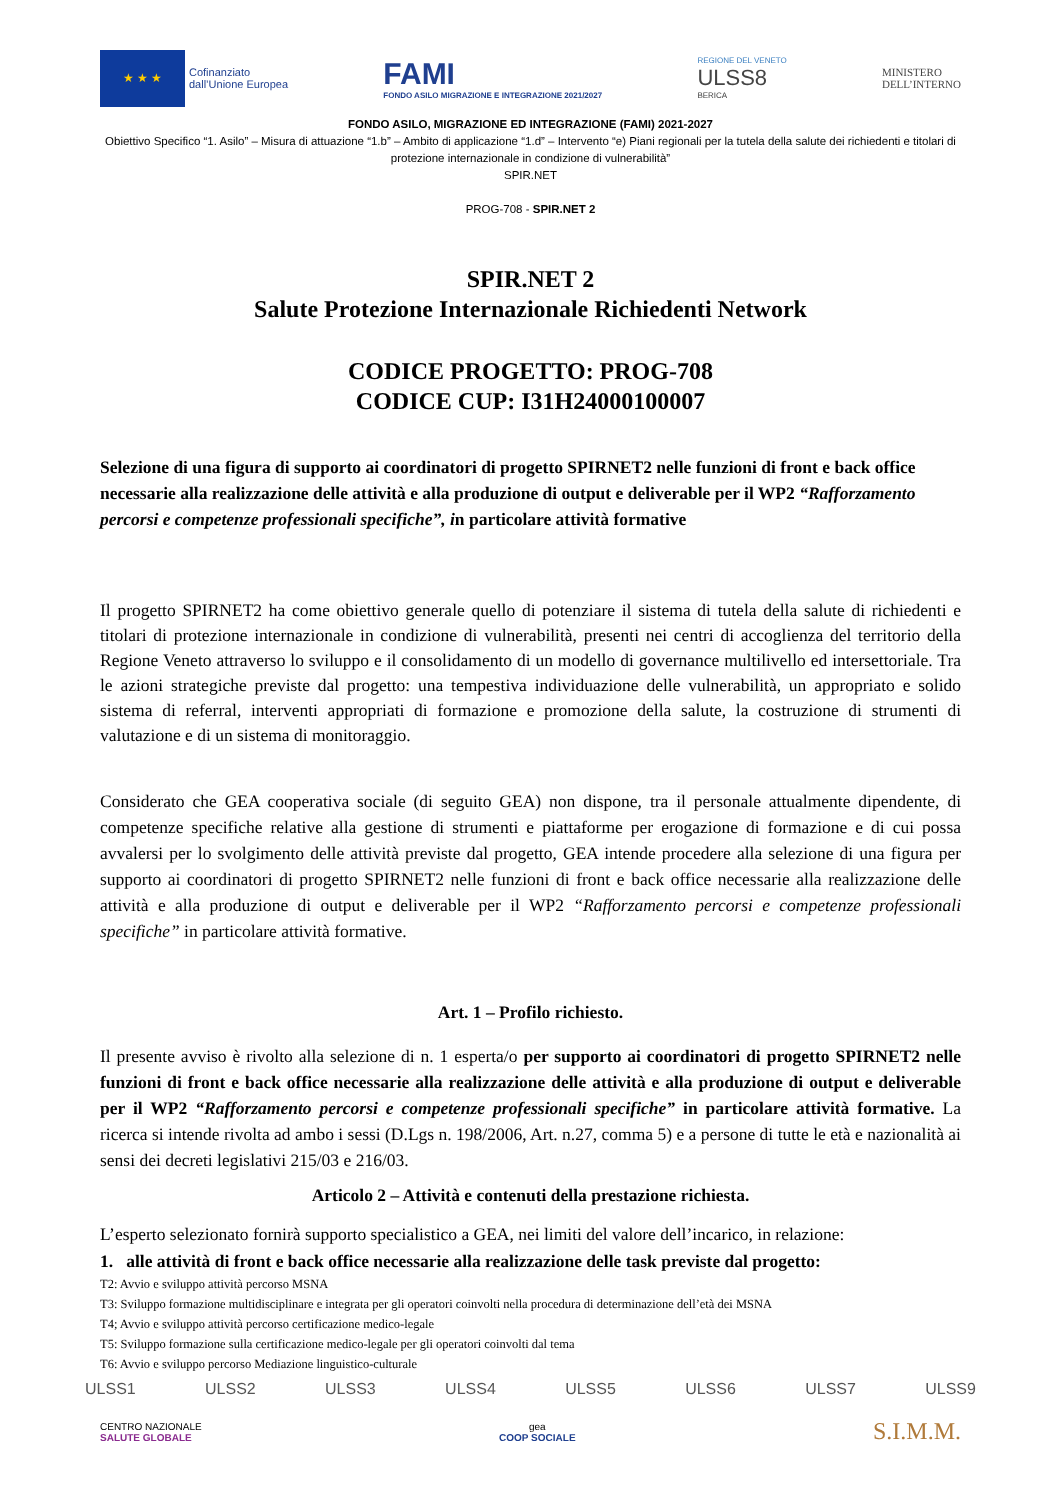★ ★ ★
Cofinanziato
dall’Unione Europea
FAMI
FONDO ASILO MIGRAZIONE E INTEGRAZIONE 2021/2027
REGIONE DEL VENETO
ULSS8
BERICA
MINISTERO
DELL’INTERNO
FONDO ASILO, MIGRAZIONE ED INTEGRAZIONE (FAMI) 2021-2027
Obiettivo Specifico “1. Asilo” – Misura di attuazione “1.b” – Ambito di applicazione “1.d” – Intervento “e) Piani regionali per la tutela della salute dei richiedenti e titolari di protezione internazionale in condizione di vulnerabilità”
SPIR.NET
PROG-708 - SPIR.NET 2
SPIR.NET 2
Salute Protezione Internazionale Richiedenti Network
CODICE PROGETTO: PROG-708
CODICE CUP: I31H24000100007
Selezione di una figura di supporto ai coordinatori di progetto SPIRNET2 nelle funzioni di front e back office necessarie alla realizzazione delle attività e alla produzione di output e deliverable per il WP2 “Rafforzamento percorsi e competenze professionali specifiche”, in particolare attività formative
Il progetto SPIRNET2 ha come obiettivo generale quello di potenziare il sistema di tutela della salute di richiedenti e titolari di protezione internazionale in condizione di vulnerabilità, presenti nei centri di accoglienza del territorio della Regione Veneto attraverso lo sviluppo e il consolidamento di un modello di governance multilivello ed intersettoriale. Tra le azioni strategiche previste dal progetto: una tempestiva individuazione delle vulnerabilità, un appropriato e solido sistema di referral, interventi appropriati di formazione e promozione della salute, la costruzione di strumenti di valutazione e di un sistema di monitoraggio.
Considerato che GEA cooperativa sociale (di seguito GEA) non dispone, tra il personale attualmente dipendente, di competenze specifiche relative alla gestione di strumenti e piattaforme per erogazione di formazione e di cui possa avvalersi per lo svolgimento delle attività previste dal progetto, GEA intende procedere alla selezione di una figura per supporto ai coordinatori di progetto SPIRNET2 nelle funzioni di front e back office necessarie alla realizzazione delle attività e alla produzione di output e deliverable per il WP2 “Rafforzamento percorsi e competenze professionali specifiche” in particolare attività formative.
Art. 1 – Profilo richiesto.
Il presente avviso è rivolto alla selezione di n. 1 esperta/o per supporto ai coordinatori di progetto SPIRNET2 nelle funzioni di front e back office necessarie alla realizzazione delle attività e alla produzione di output e deliverable per il WP2 “Rafforzamento percorsi e competenze professionali specifiche” in particolare attività formative. La ricerca si intende rivolta ad ambo i sessi (D.Lgs n. 198/2006, Art. n.27, comma 5) e a persone di tutte le età e nazionalità ai sensi dei decreti legislativi 215/03 e 216/03.
Articolo 2 – Attività e contenuti della prestazione richiesta.
L’esperto selezionato fornirà supporto specialistico a GEA, nei limiti del valore dell’incarico, in relazione:
1. alle attività di front e back office necessarie alla realizzazione delle task previste dal progetto:
T2: Avvio e sviluppo attività percorso MSNA
T3: Sviluppo formazione multidisciplinare e integrata per gli operatori coinvolti nella procedura di determinazione dell’età dei MSNA
T4; Avvio e sviluppo attività percorso certificazione medico-legale
T5: Sviluppo formazione sulla certificazione medico-legale per gli operatori coinvolti dal tema
T6: Avvio e sviluppo percorso Mediazione linguistico-culturale
ULSS1 ULSS2 ULSS3 ULSS4 ULSS5 ULSS6 ULSS7 ULSS9
CENTRO NAZIONALE
SALUTE GLOBALE gea
COOP SOCIALE S.I.M.M.